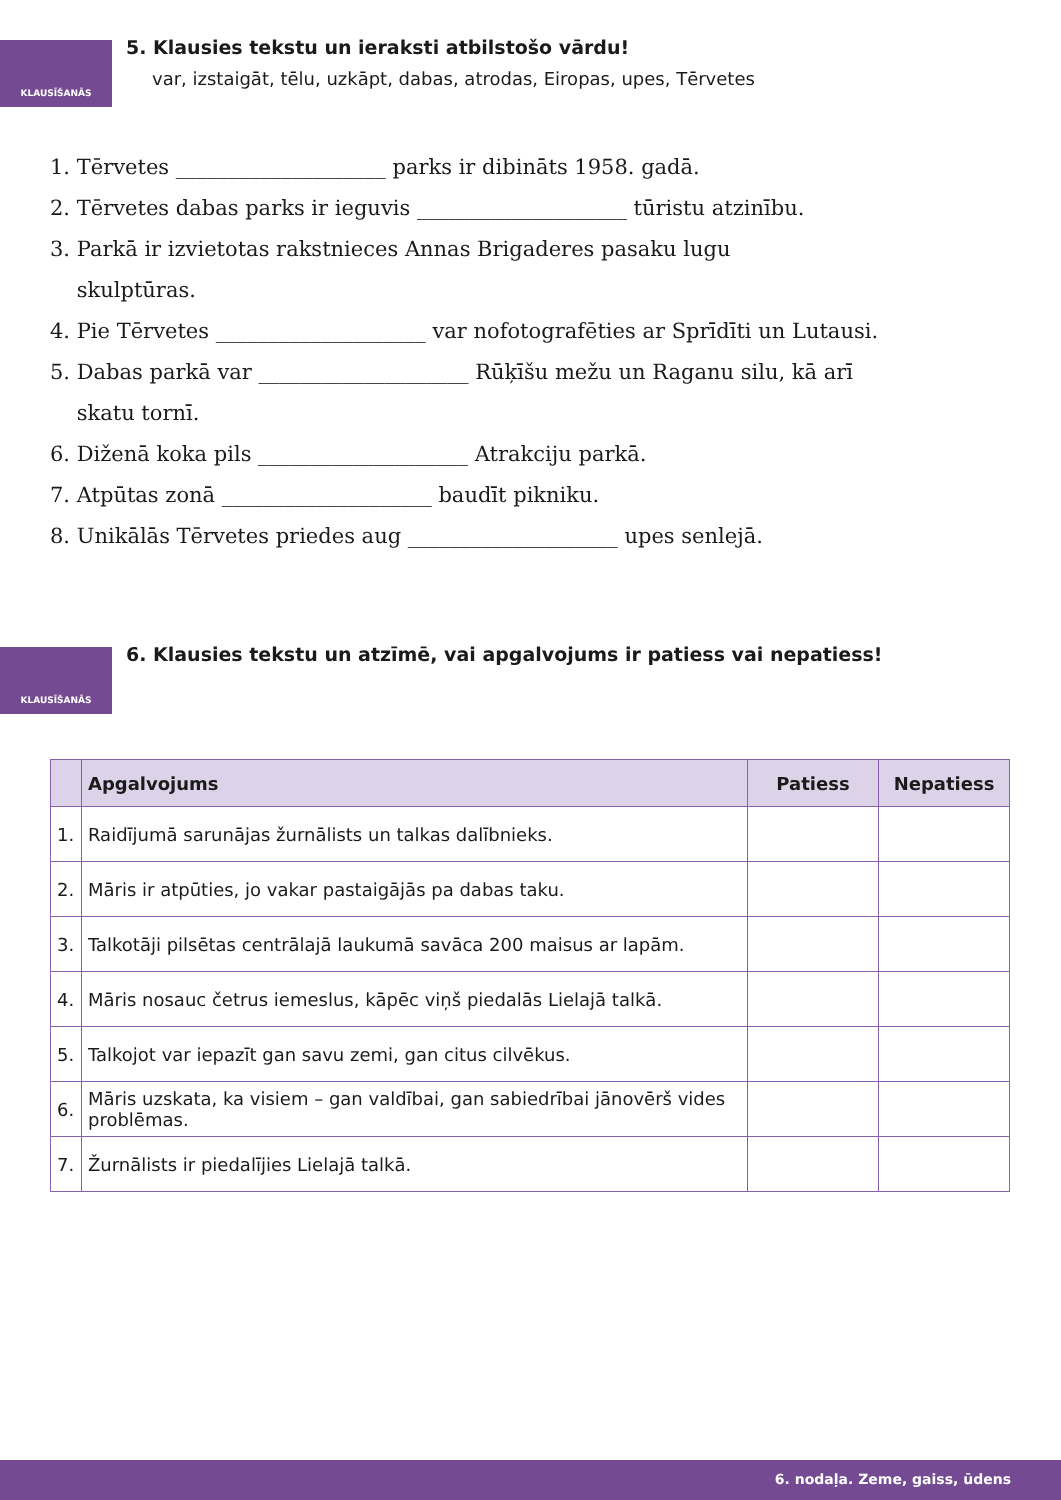KLAUSĪŠANĀS
5. Klausies tekstu un ieraksti atbilstošo vārdu!
var, izstaigāt, tēlu, uzkāpt, dabas, atrodas, Eiropas, upes, Tērvetes
1. Tērvetes ____________________ parks ir dibināts 1958. gadā.
2. Tērvetes dabas parks ir ieguvis ____________________ tūristu atzinību.
3. Parkā ir izvietotas rakstnieces Annas Brigaderes pasaku lugu
skulptūras.
4. Pie Tērvetes ____________________ var nofotografēties ar Sprīdīti un Lutausi.
5. Dabas parkā var ____________________ Rūķīšu mežu un Raganu silu, kā arī
skatu tornī.
6. Diženā koka pils ____________________ Atrakciju parkā.
7. Atpūtas zonā ____________________ baudīt pikniku.
8. Unikālās Tērvetes priedes aug ____________________ upes senlejā.
KLAUSĪŠANĀS
6. Klausies tekstu un atzīmē, vai apgalvojums ir patiess vai nepatiess!
| | Apgalvojums | Patiess | Nepatiess |
| --- | --- | --- | --- |
| 1. | Raidījumā sarunājas žurnālists un talkas dalībnieks. | | |
| 2. | Māris ir atpūties, jo vakar pastaigājās pa dabas taku. | | |
| 3. | Talkotāji pilsētas centrālajā laukumā savāca 200 maisus ar lapām. | | |
| 4. | Māris nosauc četrus iemeslus, kāpēc viņš piedalās Lielajā talkā. | | |
| 5. | Talkojot var iepazīt gan savu zemi, gan citus cilvēkus. | | |
| 6. | Māris uzskata, ka visiem – gan valdībai, gan sabiedrībai jānovērš vides problēmas. | | |
| 7. | Žurnālists ir piedalījies Lielajā talkā. | | |
6. nodaļa. Zeme, gaiss, ūdens